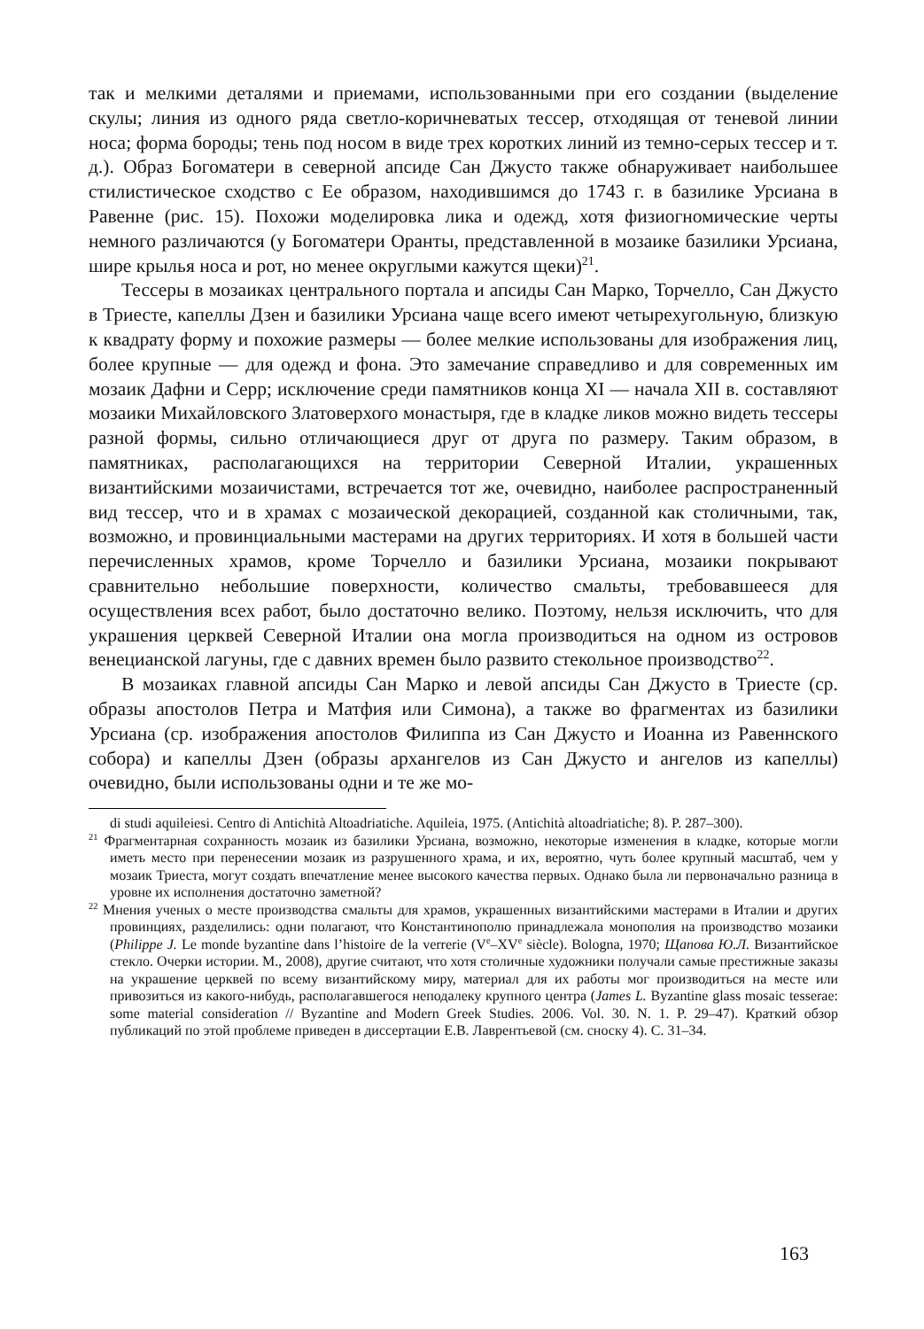так и мелкими деталями и приемами, использованными при его создании (выделение скулы; линия из одного ряда светло-коричневатых тессер, отходящая от теневой линии носа; форма бороды; тень под носом в виде трех коротких линий из темно-серых тессер и т. д.). Образ Богоматери в северной апсиде Сан Джусто также обнаруживает наибольшее стилистическое сходство с Ее образом, находившимся до 1743 г. в базилике Урсиана в Равенне (рис. 15). Похожи моделировка лика и одежд, хотя физиогномические черты немного различаются (у Богоматери Оранты, представленной в мозаике базилики Урсиана, шире крылья носа и рот, но менее округлыми кажутся щеки)<sup>21</sup>.
Тессеры в мозаиках центрального портала и апсиды Сан Марко, Торчелло, Сан Джусто в Триесте, капеллы Дзен и базилики Урсиана чаще всего имеют четырехугольную, близкую к квадрату форму и похожие размеры — более мелкие использованы для изображения лиц, более крупные — для одежд и фона. Это замечание справедливо и для современных им мозаик Дафни и Серр; исключение среди памятников конца XI — начала XII в. составляют мозаики Михайловского Златоверхого монастыря, где в кладке ликов можно видеть тессеры разной формы, сильно отличающиеся друг от друга по размеру. Таким образом, в памятниках, располагающихся на территории Северной Италии, украшенных византийскими мозаичистами, встречается тот же, очевидно, наиболее распространенный вид тессер, что и в храмах с мозаической декорацией, созданной как столичными, так, возможно, и провинциальными мастерами на других территориях. И хотя в большей части перечисленных храмов, кроме Торчелло и базилики Урсиана, мозаики покрывают сравнительно небольшие поверхности, количество смальты, требовавшееся для осуществления всех работ, было достаточно велико. Поэтому, нельзя исключить, что для украшения церквей Северной Италии она могла производиться на одном из островов венецианской лагуны, где с давних времен было развито стекольное производство<sup>22</sup>.
В мозаиках главной апсиды Сан Марко и левой апсиды Сан Джусто в Триесте (ср. образы апостолов Петра и Матфия или Симона), а также во фрагментах из базилики Урсиана (ср. изображения апостолов Филиппа из Сан Джусто и Иоанна из Равеннского собора) и капеллы Дзен (образы архангелов из Сан Джусто и ангелов из капеллы) очевидно, были использованы одни и те же мо-
di studi aquileiesi. Centro di Antichità Altoadriatiche. Aquileia, 1975. (Antichità altoadriatiche; 8). P. 287–300).
<sup>21</sup> Фрагментарная сохранность мозаик из базилики Урсиана, возможно, некоторые изменения в кладке, которые могли иметь место при перенесении мозаик из разрушенного храма, и их, вероятно, чуть более крупный масштаб, чем у мозаик Триеста, могут создать впечатление менее высокого качества первых. Однако была ли первоначально разница в уровне их исполнения достаточно заметной?
<sup>22</sup> Мнения ученых о месте производства смальты для храмов, украшенных византийскими мастерами в Италии и других провинциях, разделились: одни полагают, что Константинополю принадлежала монополия на производство мозаики (Philippe J. Le monde byzantine dans l’histoire de la verrerie (V<sup>e</sup>–XV<sup>e</sup> siècle). Bologna, 1970; Щапова Ю.Л. Византийское стекло. Очерки истории. М., 2008), другие считают, что хотя столичные художники получали самые престижные заказы на украшение церквей по всему византийскому миру, материал для их работы мог производиться на месте или привозиться из какого-нибудь, располагавшегося неподалеку крупного центра (James L. Byzantine glass mosaic tesserae: some material consideration // Byzantine and Modern Greek Studies. 2006. Vol. 30. N. 1. P. 29–47). Краткий обзор публикаций по этой проблеме приведен в диссертации Е.В. Лаврентьевой (см. сноску 4). С. 31–34.
163